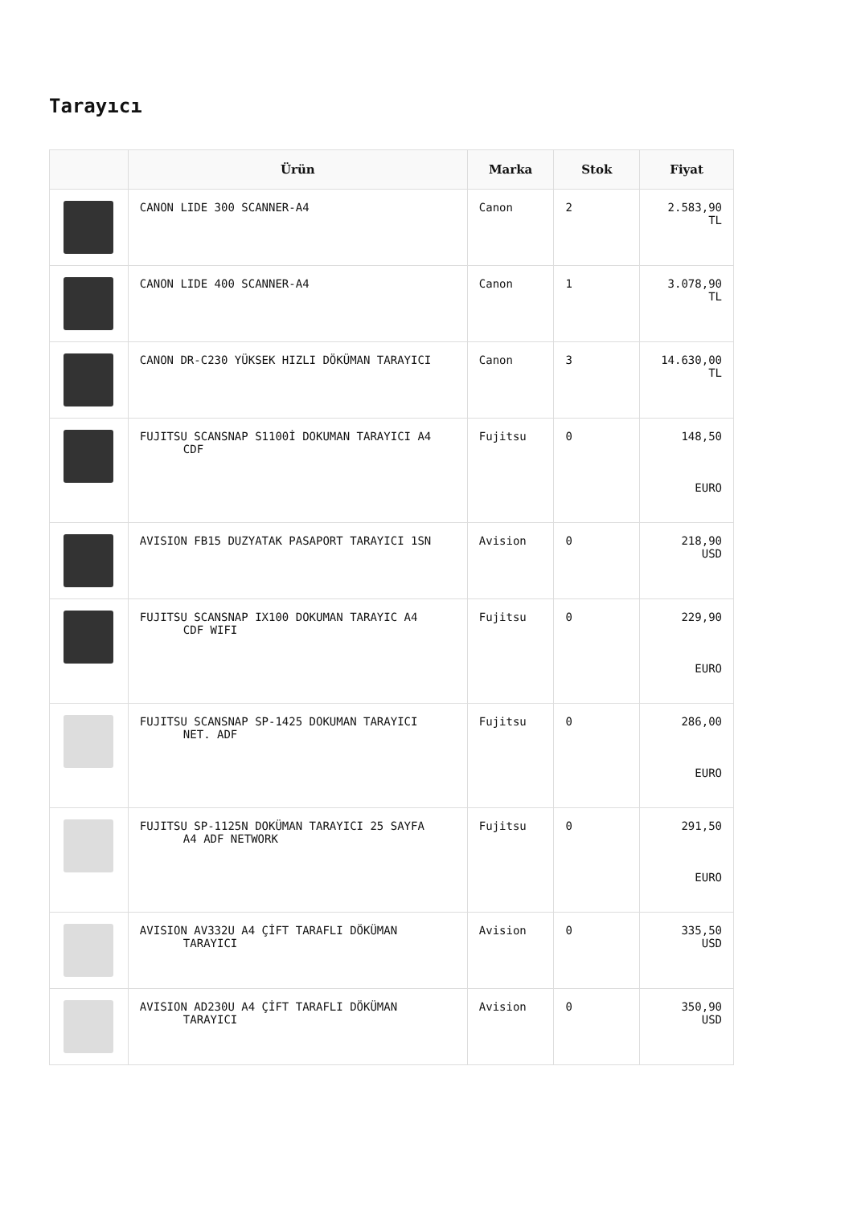Tarayıcı
| | Ürün | Marka | Stok | Fiyat |
| --- | --- | --- | --- | --- |
| | CANON LIDE 300 SCANNER-A4 | Canon | 2 | 2.583,90 TL |
| | CANON LIDE 400 SCANNER-A4 | Canon | 1 | 3.078,90 TL |
| | CANON DR-C230 YÜKSEK HIZLI DÖKÜMAN TARAYICI | Canon | 3 | 14.630,00 TL |
| | FUJITSU SCANSNAP S1100İ DOKUMAN TARAYICI A4 CDF | Fujitsu | 0 | 148,50 EURO |
| | AVISION FB15 DUZYATAK PASAPORT TARAYICI 1SN | Avision | 0 | 218,90 USD |
| | FUJITSU SCANSNAP IX100 DOKUMAN TARAYIC A4 CDF WIFI | Fujitsu | 0 | 229,90 EURO |
| | FUJITSU SCANSNAP SP-1425 DOKUMAN TARAYICI NET. ADF | Fujitsu | 0 | 286,00 EURO |
| | FUJITSU SP-1125N DOKÜMAN TARAYICI 25 SAYFA A4 ADF NETWORK | Fujitsu | 0 | 291,50 EURO |
| | AVISION AV332U A4 ÇİFT TARAFLI DÖKÜMAN TARAYICI | Avision | 0 | 335,50 USD |
| | AVISION AD230U A4 ÇİFT TARAFLI DÖKÜMAN TARAYICI | Avision | 0 | 350,90 USD |